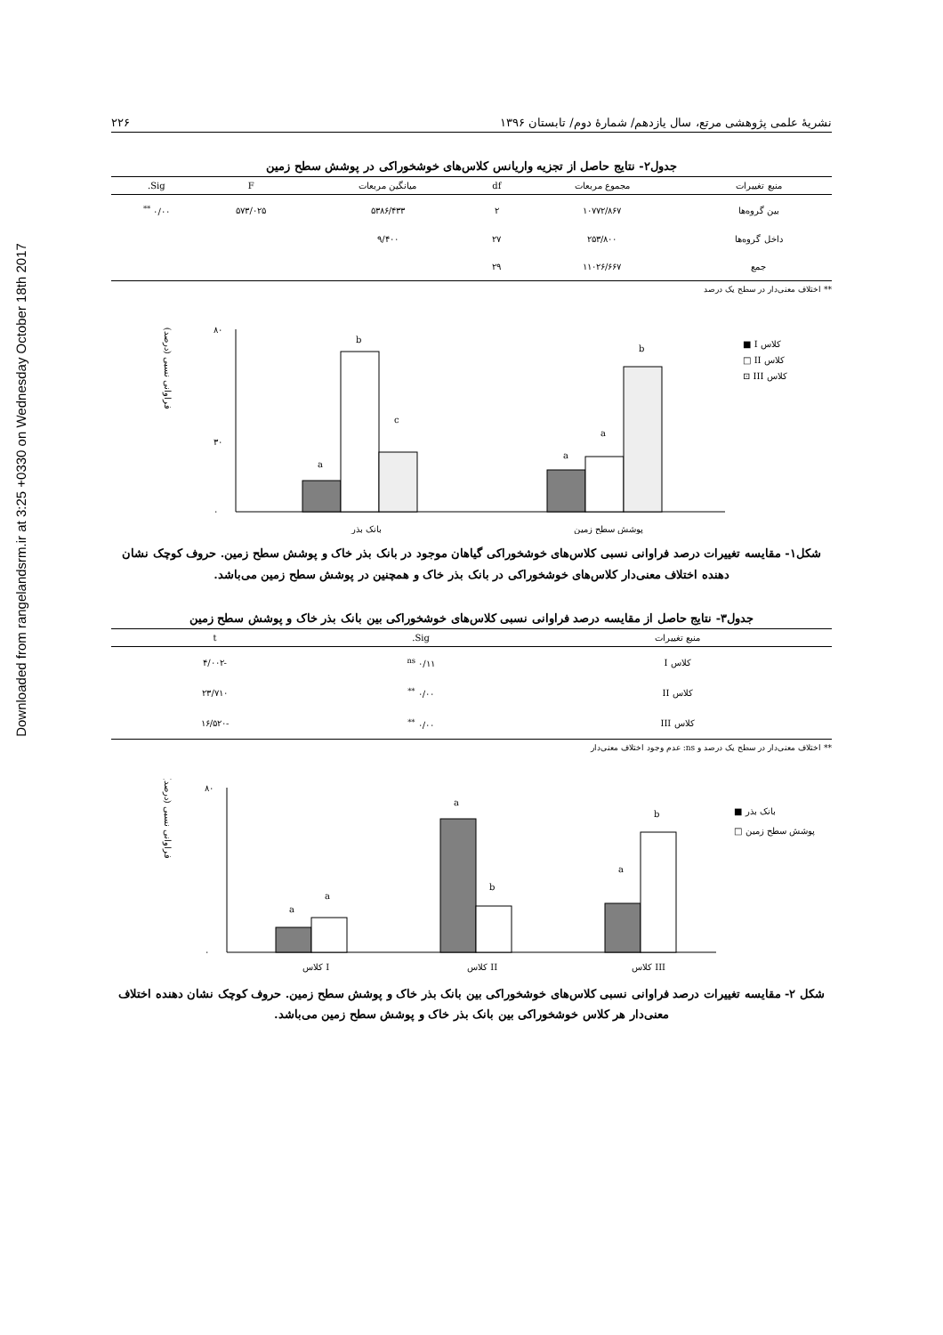Downloaded from rangelandsrm.ir at 3:25 +0330 on Wednesday October 18th 2017
نشریهٔ علمی پژوهشی مرتع، سال یازدهم/ شمارهٔ دوم/ تابستان ۱۳۹۶ ۲۲۶
جدول۲- نتایج حاصل از تجزیه واریانس کلاس‌های خوشخوراکی در پوشش سطح زمین
| منبع تغییرات | مجموع مربعات | df | میانگین مربعات | F | Sig. |
| --- | --- | --- | --- | --- | --- |
| بین گروه‌ها | ۱۰۷۷۲/۸۶۷ | ۲ | ۵۳۸۶/۴۳۳ | ۵۷۳/۰۲۵ | ۰/۰۰ <sup>**</sup> |
| داخل گروه‌ها | ۲۵۳/۸۰۰ | ۲۷ | ۹/۴۰۰ | | |
| جمع | ۱۱۰۲۶/۶۶۷ | ۲۹ | | | |
** اختلاف معنی‌دار در سطح یک درصد
فراوانی نسبی (درصد)
۸۰
۳۰
۰
a
b
c
a
a
b
بانک بذر
پوشش سطح زمین
■ I کلاس
□ II کلاس
⊡ III کلاس
شکل۱- مقایسه تغییرات درصد فراوانی نسبی کلاس‌های خوشخوراکی گیاهان موجود در بانک بذر خاک و پوشش سطح زمین. حروف کوچک نشان دهنده اختلاف معنی‌دار کلاس‌های خوشخوراکی در بانک بذر خاک و همچنین در پوشش سطح زمین می‌باشد.
جدول۳- نتایج حاصل از مقایسه درصد فراوانی نسبی کلاس‌های خوشخوراکی بین بانک بذر خاک و پوشش سطح زمین
| منبع تغییرات | Sig. | t |
| --- | --- | --- |
| کلاس I | ۰/۱۱ <sup>ns</sup> | -۴/۰۰۲ |
| کلاس II | ۰/۰۰ <sup>**</sup> | ۲۳/۷۱۰ |
| کلاس III | ۰/۰۰ <sup>**</sup> | -۱۶/۵۲۰ |
** اختلاف معنی‌دار در سطح یک درصد و ns: عدم وجود اختلاف معنی‌دار
فراوانی نسبی (درصد)
۸۰
۰
a
a
a
b
a
b
کلاس I
کلاس II
کلاس III
■ بانک بذر
□ پوشش سطح زمین
شکل ۲- مقایسه تغییرات درصد فراوانی نسبی کلاس‌های خوشخوراکی بین بانک بذر خاک و پوشش سطح زمین. حروف کوچک نشان دهنده اختلاف معنی‌دار هر کلاس خوشخوراکی بین بانک بذر خاک و پوشش سطح زمین می‌باشد.